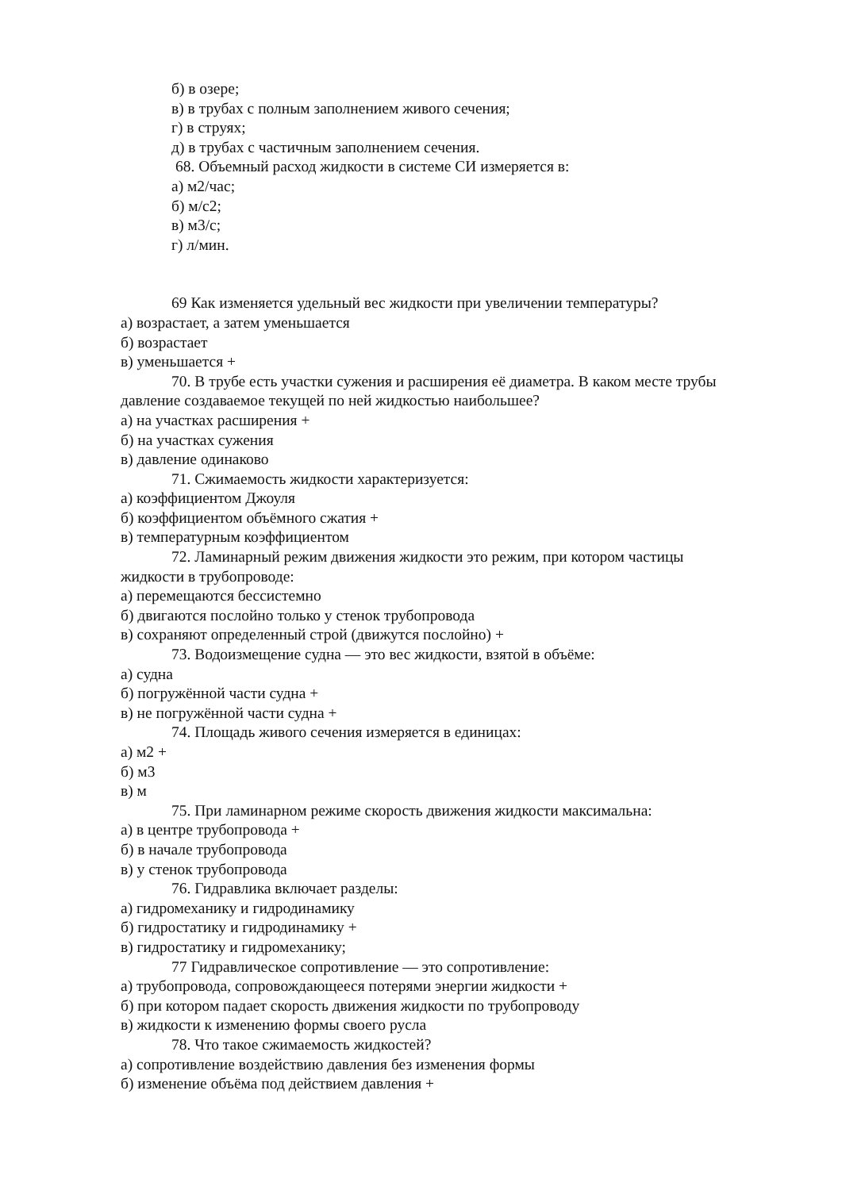б) в озере;
в) в трубах с полным заполнением живого сечения;
г) в струях;
д) в трубах с частичным заполнением сечения.
68. Объемный расход жидкости в системе СИ измеряется в:
а) м2/час;
б) м/с2;
в) м3/с;
г) л/мин.
69 Как изменяется удельный вес жидкости при увеличении температуры?
а) возрастает, а затем уменьшается
б) возрастает
в) уменьшается +
70. В трубе есть участки сужения и расширения её диаметра. В каком месте трубы
давление создаваемое текущей по ней жидкостью наибольшее?
а) на участках расширения +
б) на участках сужения
в) давление одинаково
71. Сжимаемость жидкости характеризуется:
а) коэффициентом Джоуля
б) коэффициентом объёмного сжатия +
в) температурным коэффициентом
72. Ламинарный режим движения жидкости это режим, при котором частицы
жидкости в трубопроводе:
а) перемещаются бессистемно
б) двигаются послойно только у стенок трубопровода
в) сохраняют определенный строй (движутся послойно) +
73. Водоизмещение судна — это вес жидкости, взятой в объёме:
а) судна
б) погружённой части судна +
в) не погружённой части судна +
74. Площадь живого сечения измеряется в единицах:
а) м2 +
б) м3
в) м
75. При ламинарном режиме скорость движения жидкости максимальна:
а) в центре трубопровода +
б) в начале трубопровода
в) у стенок трубопровода
76. Гидравлика включает разделы:
а) гидромеханику и гидродинамику
б) гидростатику и гидродинамику +
в) гидростатику и гидромеханику;
77 Гидравлическое сопротивление — это сопротивление:
а) трубопровода, сопровождающееся потерями энергии жидкости +
б) при котором падает скорость движения жидкости по трубопроводу
в) жидкости к изменению формы своего русла
78. Что такое сжимаемость жидкостей?
а) сопротивление воздействию давления без изменения формы
б) изменение объёма под действием давления +